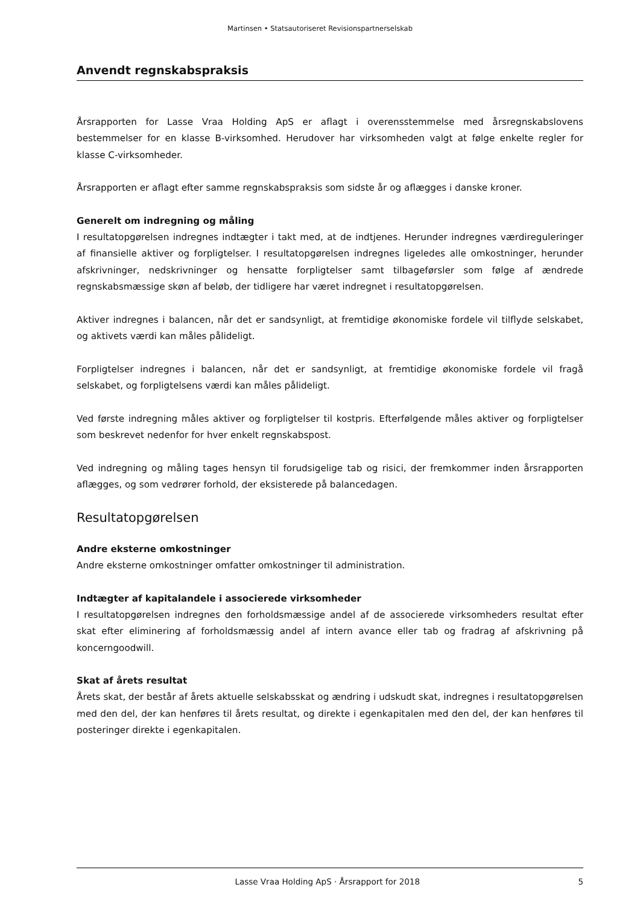Martinsen • Statsautoriseret Revisionspartnerselskab
Anvendt regnskabspraksis
Årsrapporten for Lasse Vraa Holding ApS er aflagt i overensstemmelse med årsregnskabslovens bestemmelser for en klasse B-virksomhed. Herudover har virksomheden valgt at følge enkelte regler for klasse C-virksomheder.
Årsrapporten er aflagt efter samme regnskabspraksis som sidste år og aflægges i danske kroner.
Generelt om indregning og måling
I resultatopgørelsen indregnes indtægter i takt med, at de indtjenes. Herunder indregnes værdireguleringer af finansielle aktiver og forpligtelser. I resultatopgørelsen indregnes ligeledes alle omkostninger, herunder afskrivninger, nedskrivninger og hensatte forpligtelser samt tilbageførsler som følge af ændrede regnskabsmæssige skøn af beløb, der tidligere har været indregnet i resultatopgørelsen.
Aktiver indregnes i balancen, når det er sandsynligt, at fremtidige økonomiske fordele vil tilflyde selskabet, og aktivets værdi kan måles pålideligt.
Forpligtelser indregnes i balancen, når det er sandsynligt, at fremtidige økonomiske fordele vil fragå selskabet, og forpligtelsens værdi kan måles pålideligt.
Ved første indregning måles aktiver og forpligtelser til kostpris. Efterfølgende måles aktiver og forpligtelser som beskrevet nedenfor for hver enkelt regnskabspost.
Ved indregning og måling tages hensyn til forudsigelige tab og risici, der fremkommer inden årsrapporten aflægges, og som vedrører forhold, der eksisterede på balancedagen.
Resultatopgørelsen
Andre eksterne omkostninger
Andre eksterne omkostninger omfatter omkostninger til administration.
Indtægter af kapitalandele i associerede virksomheder
I resultatopgørelsen indregnes den forholdsmæssige andel af de associerede virksomheders resultat efter skat efter eliminering af forholdsmæssig andel af intern avance eller tab og fradrag af afskrivning på koncerngoodwill.
Skat af årets resultat
Årets skat, der består af årets aktuelle selskabsskat og ændring i udskudt skat, indregnes i resultatopgørelsen med den del, der kan henføres til årets resultat, og direkte i egenkapitalen med den del, der kan henføres til posteringer direkte i egenkapitalen.
Lasse Vraa Holding ApS · Årsrapport for 2018 5